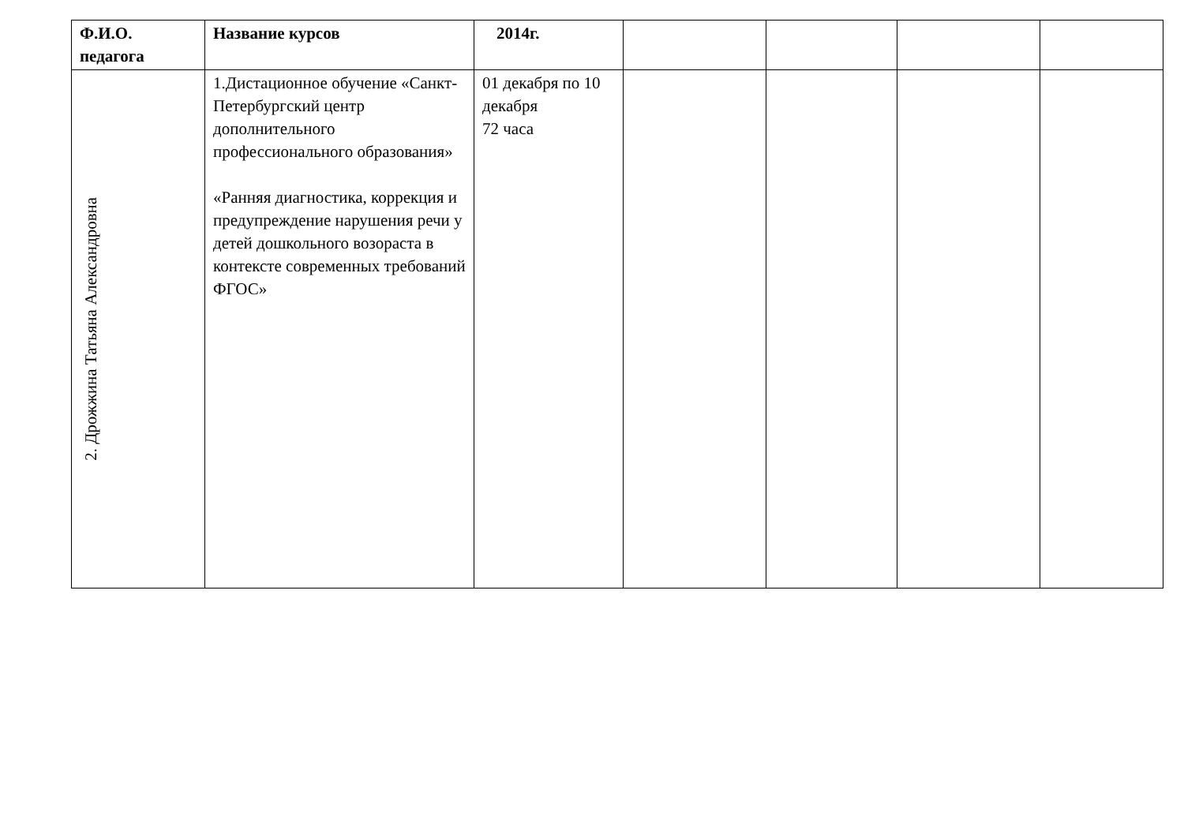| Ф.И.О. педагога | Название курсов | 2014г. | | | | |
| --- | --- | --- | --- | --- | --- | --- |
| 2. Дрожжина Татьяна Александровна | 1.Дистационное обучение «Санкт-Петербургский центр дополнительного профессионального образования» «Ранняя диагностика, коррекция и предупреждение нарушения речи у детей дошкольного возораста в контексте современных требований ФГОС» | 01 декабря по 10 декабря 72 часа | | | | |